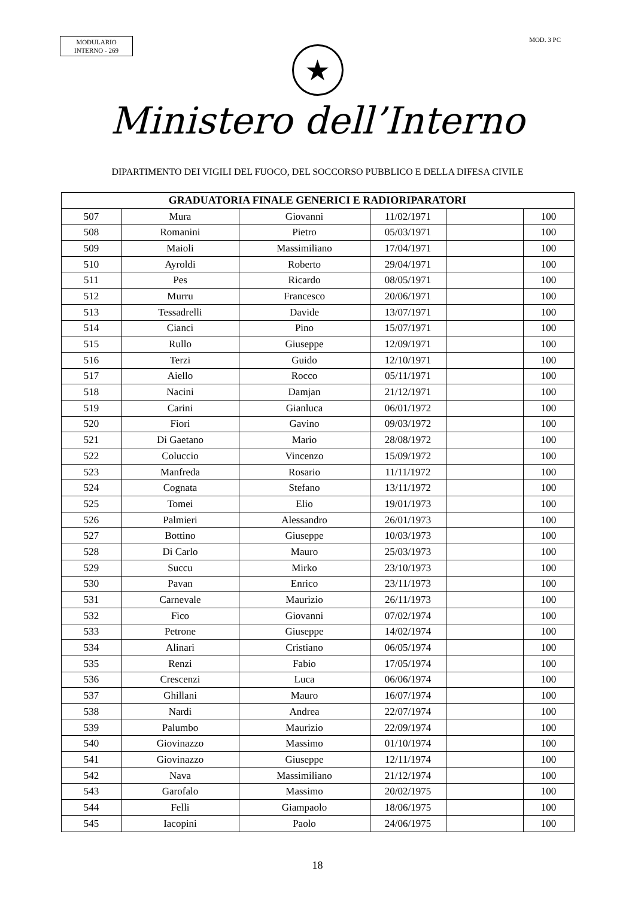MODULARIO
INTERNO - 269
MOD. 3 PC
★
Ministero dell’Interno
DIPARTIMENTO DEI VIGILI DEL FUOCO, DEL SOCCORSO PUBBLICO E DELLA DIFESA CIVILE
| GRADUATORIA FINALE GENERICI E RADIORIPARATORI | | | | | |
| --- | --- | --- | --- | --- | --- |
| 507 | Mura | Giovanni | 11/02/1971 | | 100 |
| 508 | Romanini | Pietro | 05/03/1971 | | 100 |
| 509 | Maioli | Massimiliano | 17/04/1971 | | 100 |
| 510 | Ayroldi | Roberto | 29/04/1971 | | 100 |
| 511 | Pes | Ricardo | 08/05/1971 | | 100 |
| 512 | Murru | Francesco | 20/06/1971 | | 100 |
| 513 | Tessadrelli | Davide | 13/07/1971 | | 100 |
| 514 | Cianci | Pino | 15/07/1971 | | 100 |
| 515 | Rullo | Giuseppe | 12/09/1971 | | 100 |
| 516 | Terzi | Guido | 12/10/1971 | | 100 |
| 517 | Aiello | Rocco | 05/11/1971 | | 100 |
| 518 | Nacini | Damjan | 21/12/1971 | | 100 |
| 519 | Carini | Gianluca | 06/01/1972 | | 100 |
| 520 | Fiori | Gavino | 09/03/1972 | | 100 |
| 521 | Di Gaetano | Mario | 28/08/1972 | | 100 |
| 522 | Coluccio | Vincenzo | 15/09/1972 | | 100 |
| 523 | Manfreda | Rosario | 11/11/1972 | | 100 |
| 524 | Cognata | Stefano | 13/11/1972 | | 100 |
| 525 | Tomei | Elio | 19/01/1973 | | 100 |
| 526 | Palmieri | Alessandro | 26/01/1973 | | 100 |
| 527 | Bottino | Giuseppe | 10/03/1973 | | 100 |
| 528 | Di Carlo | Mauro | 25/03/1973 | | 100 |
| 529 | Succu | Mirko | 23/10/1973 | | 100 |
| 530 | Pavan | Enrico | 23/11/1973 | | 100 |
| 531 | Carnevale | Maurizio | 26/11/1973 | | 100 |
| 532 | Fico | Giovanni | 07/02/1974 | | 100 |
| 533 | Petrone | Giuseppe | 14/02/1974 | | 100 |
| 534 | Alinari | Cristiano | 06/05/1974 | | 100 |
| 535 | Renzi | Fabio | 17/05/1974 | | 100 |
| 536 | Crescenzi | Luca | 06/06/1974 | | 100 |
| 537 | Ghillani | Mauro | 16/07/1974 | | 100 |
| 538 | Nardi | Andrea | 22/07/1974 | | 100 |
| 539 | Palumbo | Maurizio | 22/09/1974 | | 100 |
| 540 | Giovinazzo | Massimo | 01/10/1974 | | 100 |
| 541 | Giovinazzo | Giuseppe | 12/11/1974 | | 100 |
| 542 | Nava | Massimiliano | 21/12/1974 | | 100 |
| 543 | Garofalo | Massimo | 20/02/1975 | | 100 |
| 544 | Felli | Giampaolo | 18/06/1975 | | 100 |
| 545 | Iacopini | Paolo | 24/06/1975 | | 100 |
18